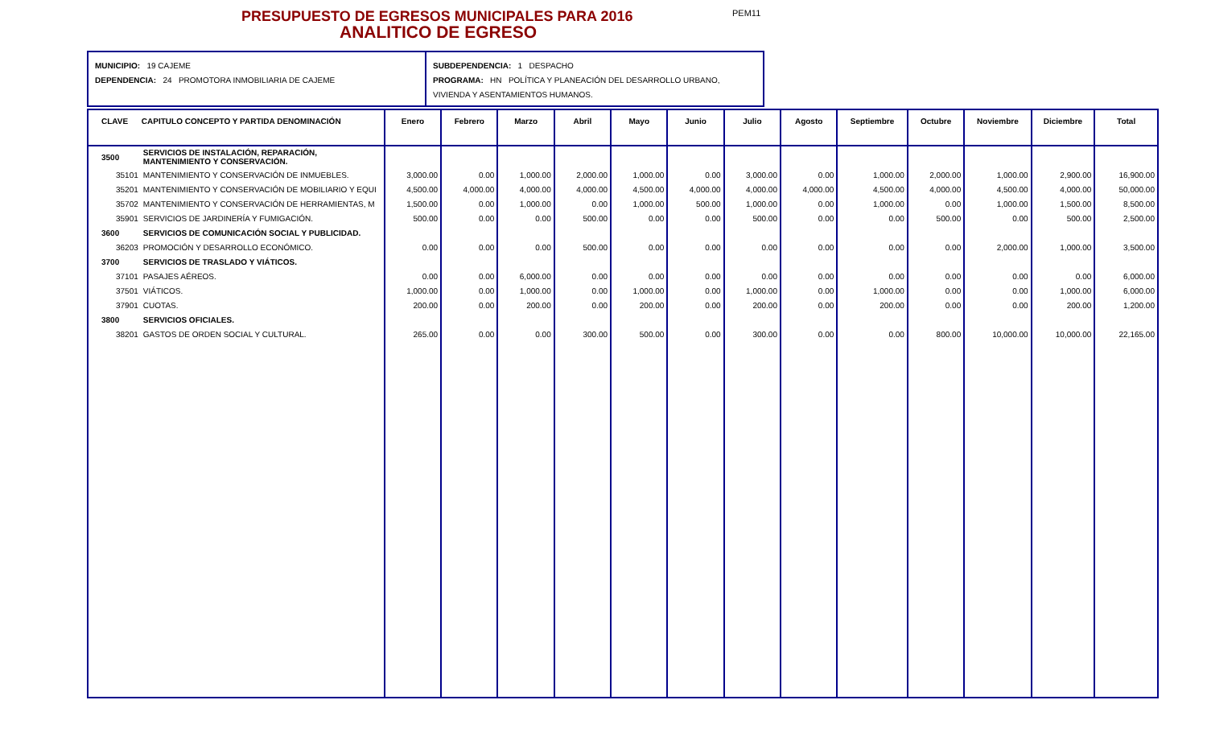PRESUPUESTO DE EGRESOS MUNICIPALES PARA 2016
ANALITICO DE EGRESO
PEM11
MUNICIPIO: 19 CAJEME
DEPENDENCIA: 24 PROMOTORA INMOBILIARIA DE CAJEME
SUBDEPENDENCIA: 1 DESPACHO
PROGRAMA: HN POLÍTICA Y PLANEACIÓN DEL DESARROLLO URBANO,
VIVIENDA Y ASENTAMIENTOS HUMANOS.
| CLAVE | CAPITULO CONCEPTO Y PARTIDA DENOMINACIÓN | Enero | Febrero | Marzo | Abril | Mayo | Junio | Julio | Agosto | Septiembre | Octubre | Noviembre | Diciembre | Total |
| --- | --- | --- | --- | --- | --- | --- | --- | --- | --- | --- | --- | --- | --- | --- |
| 3500 | SERVICIOS DE INSTALACIÓN, REPARACIÓN, MANTENIMIENTO Y CONSERVACIÓN. | | | | | | | | | | | | | |
| 35101 | MANTENIMIENTO Y CONSERVACIÓN DE INMUEBLES. | 3,000.00 | 0.00 | 1,000.00 | 2,000.00 | 1,000.00 | 0.00 | 3,000.00 | 0.00 | 1,000.00 | 2,000.00 | 1,000.00 | 2,900.00 | 16,900.00 |
| 35201 | MANTENIMIENTO Y CONSERVACIÓN DE MOBILIARIO Y EQUI | 4,500.00 | 4,000.00 | 4,000.00 | 4,000.00 | 4,500.00 | 4,000.00 | 4,000.00 | 4,000.00 | 4,500.00 | 4,000.00 | 4,500.00 | 4,000.00 | 50,000.00 |
| 35702 | MANTENIMIENTO Y CONSERVACIÓN DE HERRAMIENTAS, M | 1,500.00 | 0.00 | 1,000.00 | 0.00 | 1,000.00 | 500.00 | 1,000.00 | 0.00 | 1,000.00 | 0.00 | 1,000.00 | 1,500.00 | 8,500.00 |
| 35901 | SERVICIOS DE JARDINERÍA Y FUMIGACIÓN. | 500.00 | 0.00 | 0.00 | 500.00 | 0.00 | 0.00 | 500.00 | 0.00 | 0.00 | 500.00 | 0.00 | 500.00 | 2,500.00 |
| 3600 | SERVICIOS DE COMUNICACIÓN SOCIAL Y PUBLICIDAD. | | | | | | | | | | | | | |
| 36203 | PROMOCIÓN Y DESARROLLO ECONÓMICO. | 0.00 | 0.00 | 0.00 | 500.00 | 0.00 | 0.00 | 0.00 | 0.00 | 0.00 | 0.00 | 2,000.00 | 1,000.00 | 3,500.00 |
| 3700 | SERVICIOS DE TRASLADO Y VIÁTICOS. | | | | | | | | | | | | | |
| 37101 | PASAJES AÉREOS. | 0.00 | 0.00 | 6,000.00 | 0.00 | 0.00 | 0.00 | 0.00 | 0.00 | 0.00 | 0.00 | 0.00 | 0.00 | 6,000.00 |
| 37501 | VIÁTICOS. | 1,000.00 | 0.00 | 1,000.00 | 0.00 | 1,000.00 | 0.00 | 1,000.00 | 0.00 | 1,000.00 | 0.00 | 0.00 | 1,000.00 | 6,000.00 |
| 37901 | CUOTAS. | 200.00 | 0.00 | 200.00 | 0.00 | 200.00 | 0.00 | 200.00 | 0.00 | 200.00 | 0.00 | 0.00 | 200.00 | 1,200.00 |
| 3800 | SERVICIOS OFICIALES. | | | | | | | | | | | | | |
| 38201 | GASTOS DE ORDEN SOCIAL Y CULTURAL. | 265.00 | 0.00 | 0.00 | 300.00 | 500.00 | 0.00 | 300.00 | 0.00 | 0.00 | 800.00 | 10,000.00 | 10,000.00 | 22,165.00 |